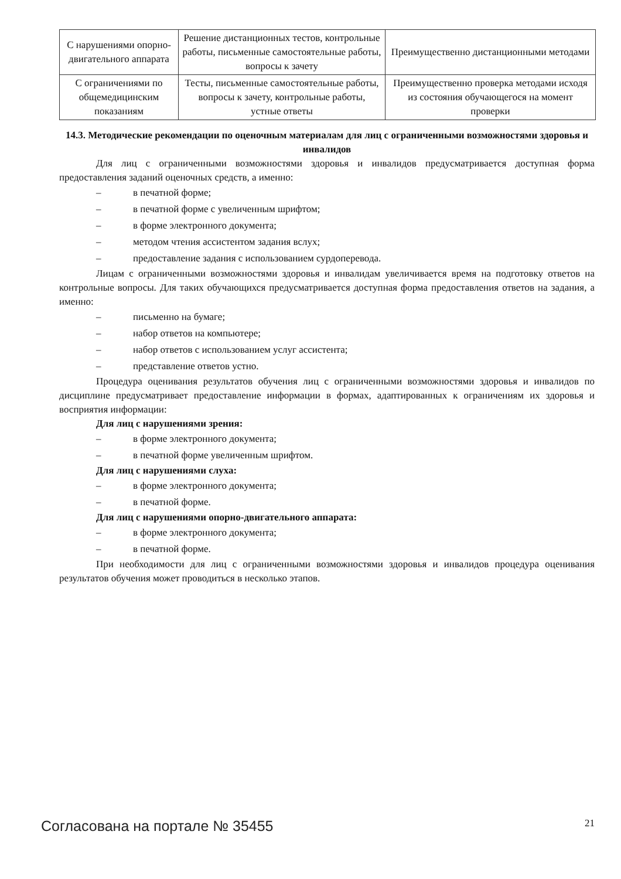| С нарушениями опорно-двигательного аппарата | Решение дистанционных тестов, контрольные работы, письменные самостоятельные работы, вопросы к зачету | Преимущественно дистанционными методами |
| С ограничениями по общемедицинским показаниям | Тесты, письменные самостоятельные работы, вопросы к зачету, контрольные работы, устные ответы | Преимущественно проверка методами исходя из состояния обучающегося на момент проверки |
14.3. Методические рекомендации по оценочным материалам для лиц с ограниченными возможностями здоровья и инвалидов
Для лиц с ограниченными возможностями здоровья и инвалидов предусматривается доступная форма предоставления заданий оценочных средств, а именно:
– в печатной форме;
– в печатной форме с увеличенным шрифтом;
– в форме электронного документа;
– методом чтения ассистентом задания вслух;
– предоставление задания с использованием сурдоперевода.
Лицам с ограниченными возможностями здоровья и инвалидам увеличивается время на подготовку ответов на контрольные вопросы. Для таких обучающихся предусматривается доступная форма предоставления ответов на задания, а именно:
– письменно на бумаге;
– набор ответов на компьютере;
– набор ответов с использованием услуг ассистента;
– представление ответов устно.
Процедура оценивания результатов обучения лиц с ограниченными возможностями здоровья и инвалидов по дисциплине предусматривает предоставление информации в формах, адаптированных к ограничениям их здоровья и восприятия информации:
Для лиц с нарушениями зрения:
– в форме электронного документа;
– в печатной форме увеличенным шрифтом.
Для лиц с нарушениями слуха:
– в форме электронного документа;
– в печатной форме.
Для лиц с нарушениями опорно-двигательного аппарата:
– в форме электронного документа;
– в печатной форме.
При необходимости для лиц с ограниченными возможностями здоровья и инвалидов процедура оценивания результатов обучения может проводиться в несколько этапов.
Согласована на портале № 35455 21